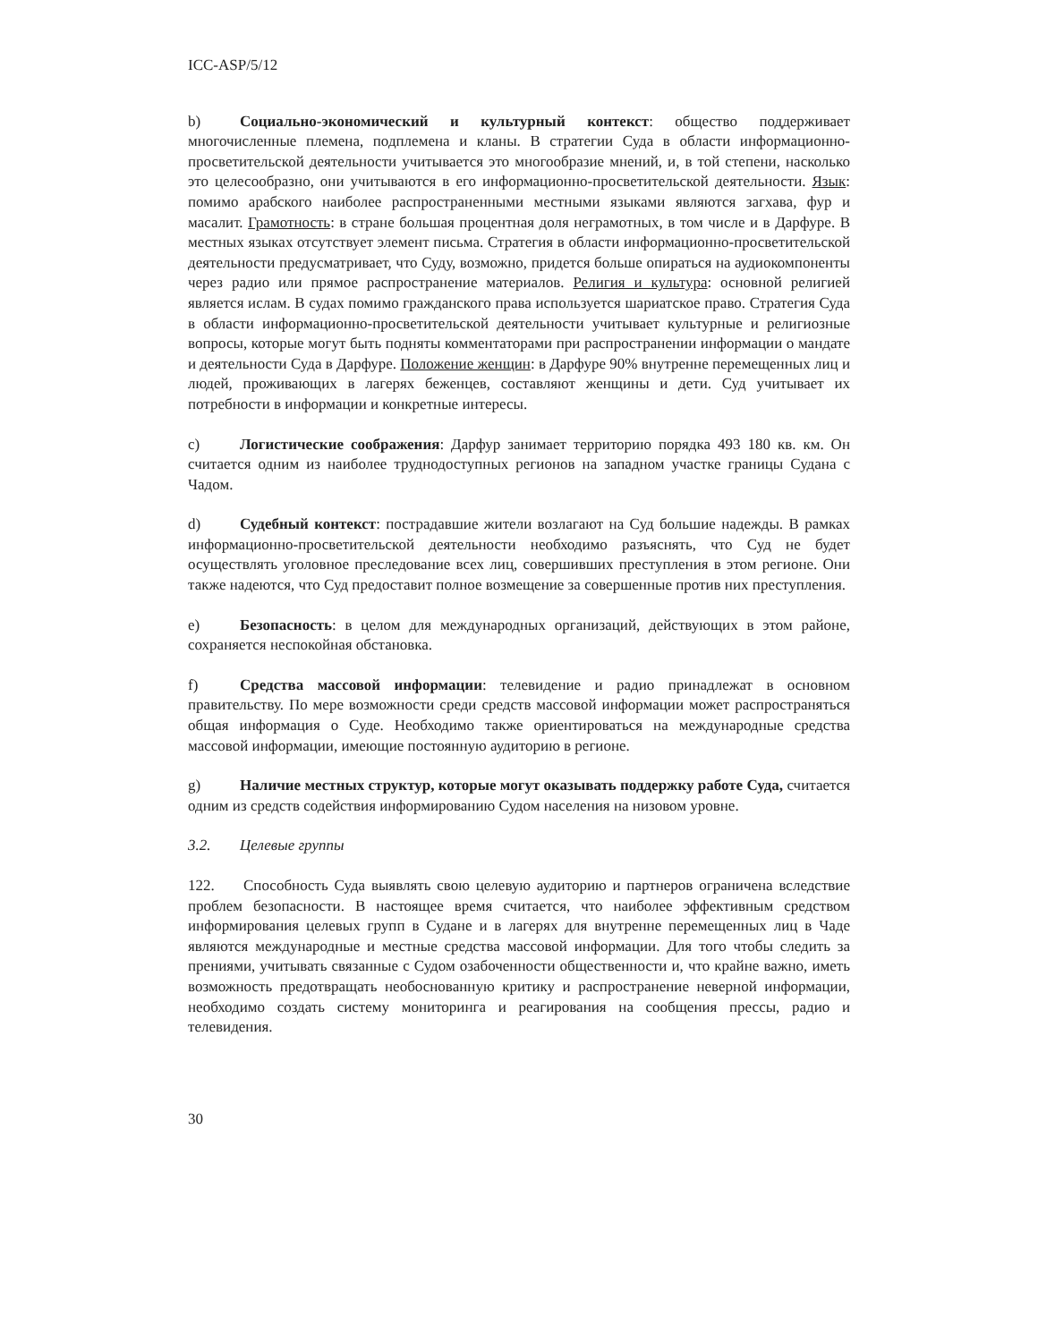ICC-ASP/5/12
b) Социально-экономический и культурный контекст: общество поддерживает многочисленные племена, подплемена и кланы. В стратегии Суда в области информационно-просветительской деятельности учитывается это многообразие мнений, и, в той степени, насколько это целесообразно, они учитываются в его информационно-просветительской деятельности. Язык: помимо арабского наиболее распространенными местными языками являются загхава, фур и масалит. Грамотность: в стране большая процентная доля неграмотных, в том числе и в Дарфуре. В местных языках отсутствует элемент письма. Стратегия в области информационно-просветительской деятельности предусматривает, что Суду, возможно, придется больше опираться на аудиокомпоненты через радио или прямое распространение материалов. Религия и культура: основной религией является ислам. В судах помимо гражданского права используется шариатское право. Стратегия Суда в области информационно-просветительской деятельности учитывает культурные и религиозные вопросы, которые могут быть подняты комментаторами при распространении информации о мандате и деятельности Суда в Дарфуре. Положение женщин: в Дарфуре 90% внутренне перемещенных лиц и людей, проживающих в лагерях беженцев, составляют женщины и дети. Суд учитывает их потребности в информации и конкретные интересы.
c) Логистические соображения: Дарфур занимает территорию порядка 493 180 кв. км. Он считается одним из наиболее труднодоступных регионов на западном участке границы Судана с Чадом.
d) Судебный контекст: пострадавшие жители возлагают на Суд большие надежды. В рамках информационно-просветительской деятельности необходимо разъяснять, что Суд не будет осуществлять уголовное преследование всех лиц, совершивших преступления в этом регионе. Они также надеются, что Суд предоставит полное возмещение за совершенные против них преступления.
e) Безопасность: в целом для международных организаций, действующих в этом районе, сохраняется неспокойная обстановка.
f) Средства массовой информации: телевидение и радио принадлежат в основном правительству. По мере возможности среди средств массовой информации может распространяться общая информация о Суде. Необходимо также ориентироваться на международные средства массовой информации, имеющие постоянную аудиторию в регионе.
g) Наличие местных структур, которые могут оказывать поддержку работе Суда, считается одним из средств содействия информированию Судом населения на низовом уровне.
3.2. Целевые группы
122. Способность Суда выявлять свою целевую аудиторию и партнеров ограничена вследствие проблем безопасности. В настоящее время считается, что наиболее эффективным средством информирования целевых групп в Судане и в лагерях для внутренне перемещенных лиц в Чаде являются международные и местные средства массовой информации. Для того чтобы следить за прениями, учитывать связанные с Судом озабоченности общественности и, что крайне важно, иметь возможность предотвращать необоснованную критику и распространение неверной информации, необходимо создать систему мониторинга и реагирования на сообщения прессы, радио и телевидения.
30